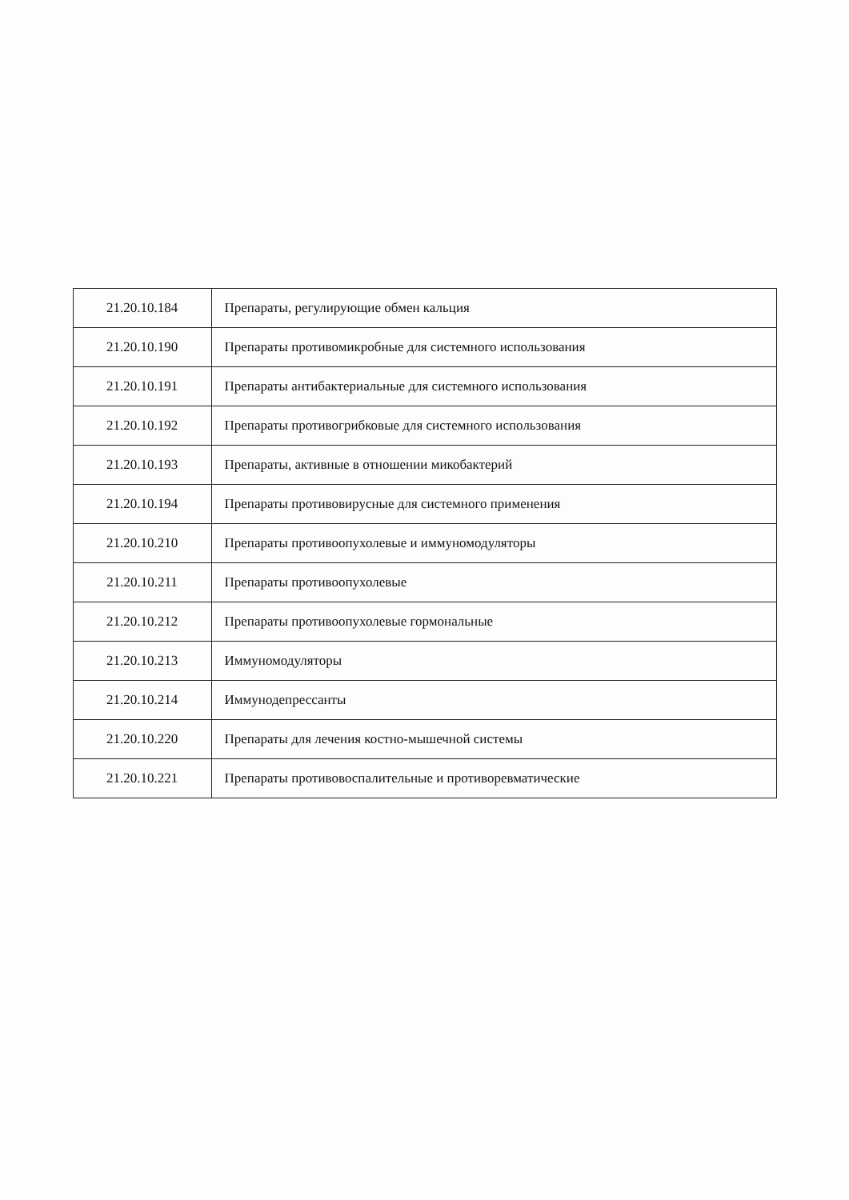| 21.20.10.184 | Препараты, регулирующие обмен кальция |
| 21.20.10.190 | Препараты противомикробные для системного использования |
| 21.20.10.191 | Препараты антибактериальные для системного использования |
| 21.20.10.192 | Препараты противогрибковые для системного использования |
| 21.20.10.193 | Препараты, активные в отношении микобактерий |
| 21.20.10.194 | Препараты противовирусные для системного применения |
| 21.20.10.210 | Препараты противоопухолевые и иммуномодуляторы |
| 21.20.10.211 | Препараты противоопухолевые |
| 21.20.10.212 | Препараты противоопухолевые гормональные |
| 21.20.10.213 | Иммуномодуляторы |
| 21.20.10.214 | Иммунодепрессанты |
| 21.20.10.220 | Препараты для лечения костно-мышечной системы |
| 21.20.10.221 | Препараты противовоспалительные и противоревматические |